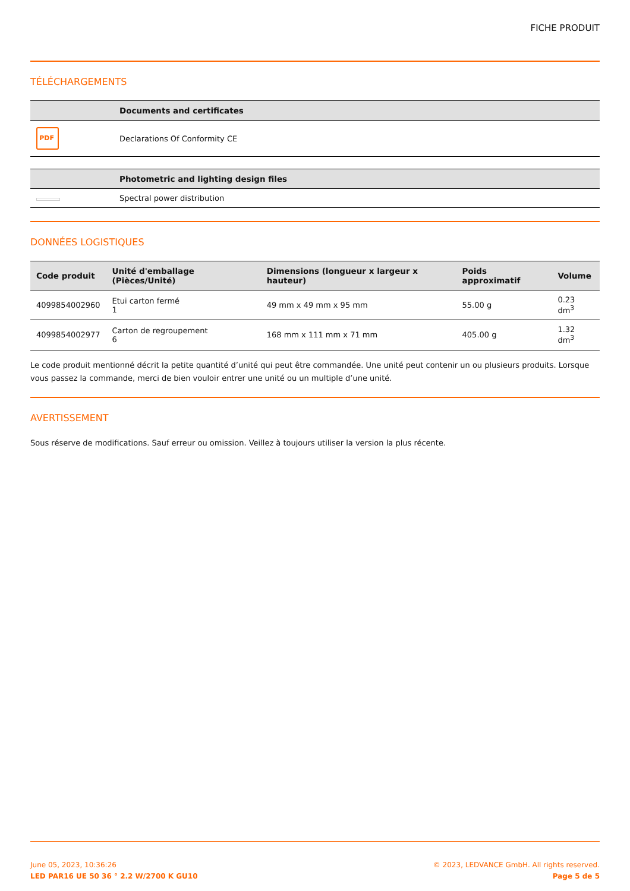FICHE PRODUIT
TÉLÉCHARGEMENTS
| | Documents and certificates |
| --- | --- |
| PDF | Declarations Of Conformity CE |
| | Photometric and lighting design files |
| --- | --- |
| | Spectral power distribution |
DONNÉES LOGISTIQUES
| Code produit | Unité d'emballage (Pièces/Unité) | Dimensions (longueur x largeur x hauteur) | Poids approximatif | Volume |
| --- | --- | --- | --- | --- |
| 4099854002960 | Etui carton fermé 1 | 49 mm x 49 mm x 95 mm | 55.00 g | 0.23 dm<sup>3</sup> |
| 4099854002977 | Carton de regroupement 6 | 168 mm x 111 mm x 71 mm | 405.00 g | 1.32 dm<sup>3</sup> |
Le code produit mentionné décrit la petite quantité d’unité qui peut être commandée. Une unité peut contenir un ou plusieurs produits. Lorsque vous passez la commande, merci de bien vouloir entrer une unité ou un multiple d’une unité.
AVERTISSEMENT
Sous réserve de modifications. Sauf erreur ou omission. Veillez à toujours utiliser la version la plus récente.
June 05, 2023, 10:36:26
LED PAR16 UE 50 36 ° 2.2 W/2700 K GU10
© 2023, LEDVANCE GmbH. All rights reserved.
Page 5 de 5